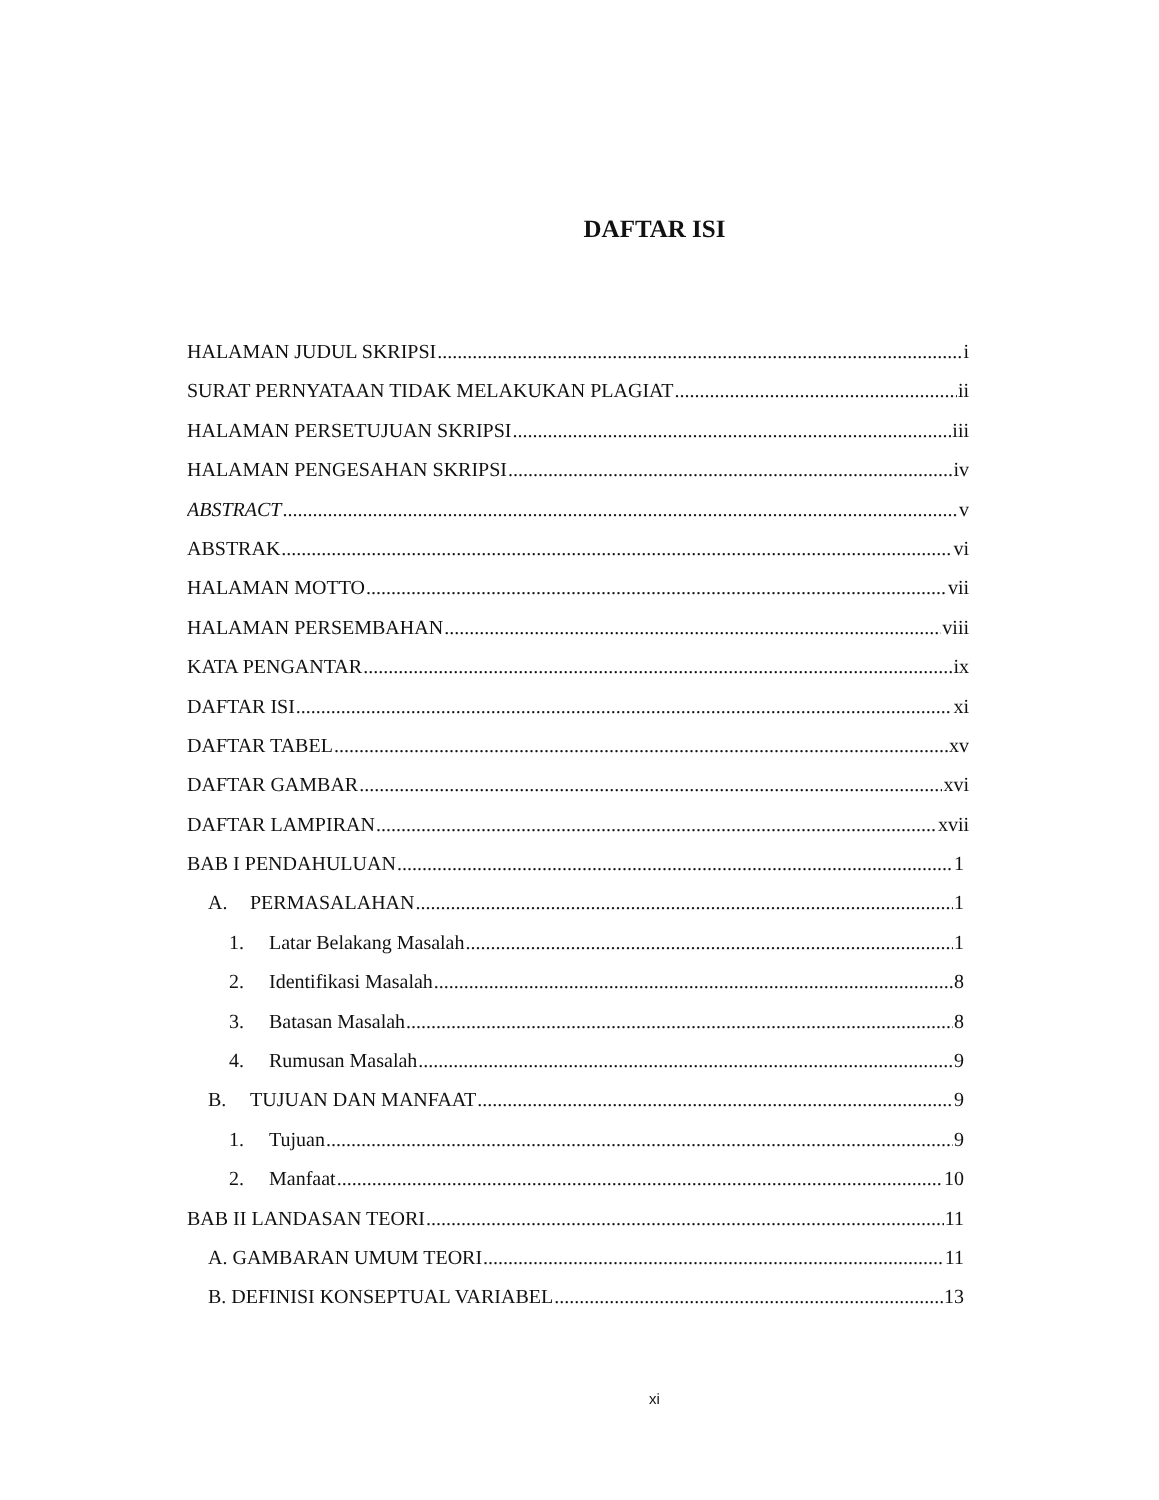DAFTAR ISI
HALAMAN JUDUL SKRIPSI i
SURAT PERNYATAAN TIDAK MELAKUKAN PLAGIAT ii
HALAMAN PERSETUJUAN SKRIPSI iii
HALAMAN PENGESAHAN SKRIPSI iv
ABSTRACT v
ABSTRAK vi
HALAMAN MOTTO vii
HALAMAN PERSEMBAHAN viii
KATA PENGANTAR ix
DAFTAR ISI xi
DAFTAR TABEL xv
DAFTAR GAMBAR xvi
DAFTAR LAMPIRAN xvii
BAB I PENDAHULUAN 1
A. PERMASALAHAN 1
1. Latar Belakang Masalah 1
2. Identifikasi Masalah 8
3. Batasan Masalah 8
4. Rumusan Masalah 9
B. TUJUAN DAN MANFAAT 9
1. Tujuan 9
2. Manfaat 10
BAB II LANDASAN TEORI 11
A. GAMBARAN UMUM TEORI 11
B. DEFINISI KONSEPTUAL VARIABEL 13
xi